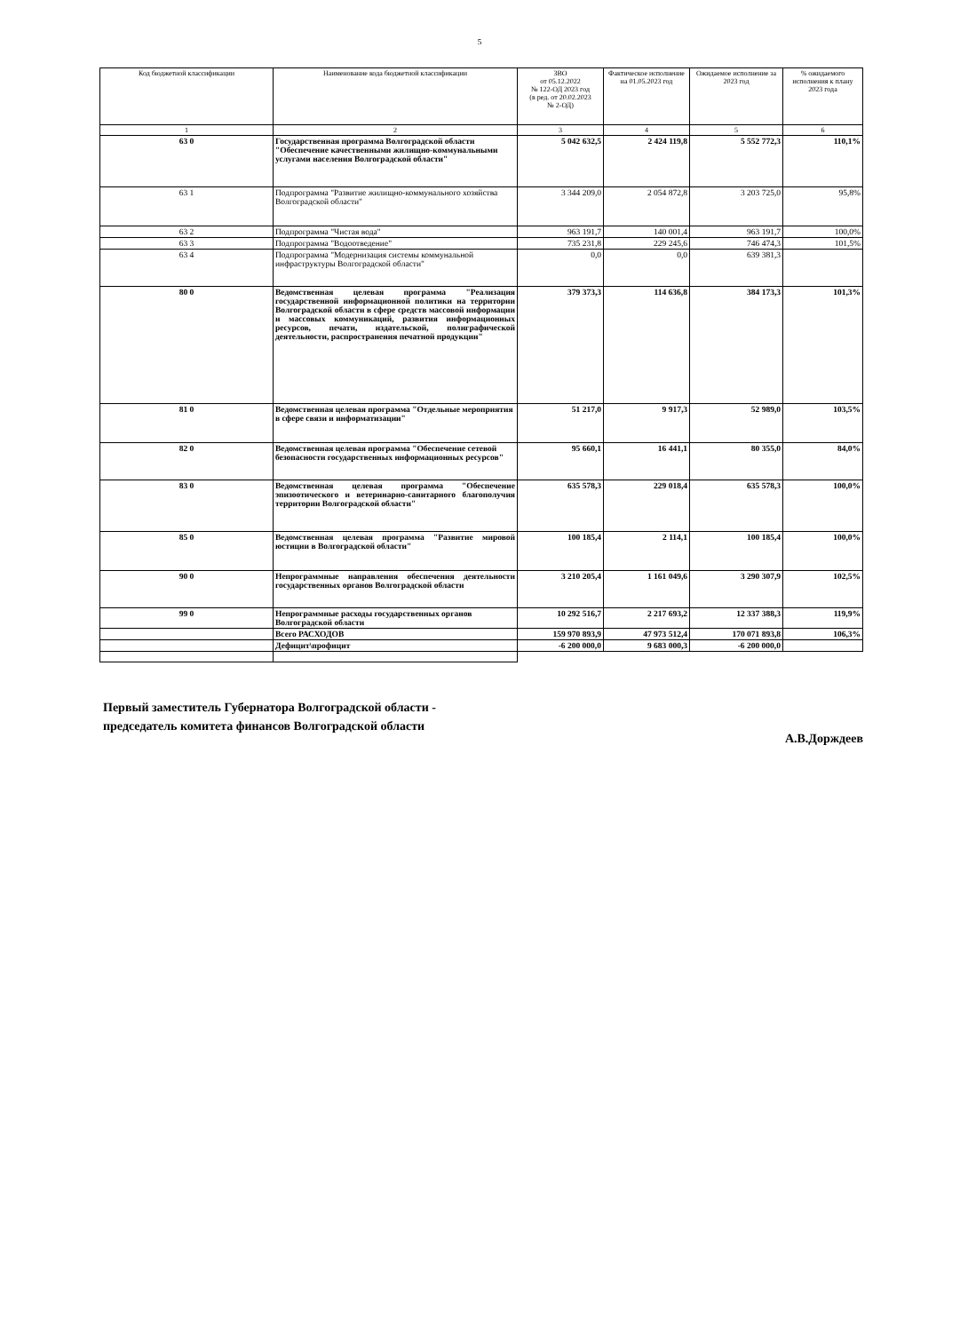5
| Код бюджетной классификации | Наименование кода бюджетной классификации | ЗВО от 05.12.2022 № 122-ОД 2023 год (в ред. от 20.02.2023 № 2-ОД) | Фактическое исполнение на 01.05.2023 год | Ожидаемое исполнение за 2023 год | % ожидаемого исполнения к плану 2023 года |
| --- | --- | --- | --- | --- | --- |
| 1 | 2 | 3 | 4 | 5 | 6 |
| 63 0 | Государственная программа Волгоградской области "Обеспечение качественными жилищно-коммунальными услугами населения Волгоградской области" | 5 042 632,5 | 2 424 119,8 | 5 552 772,3 | 110,1% |
| 63 1 | Подпрограмма "Развитие жилищно-коммунального хозяйства Волгоградской области" | 3 344 209,0 | 2 054 872,8 | 3 203 725,0 | 95,8% |
| 63 2 | Подпрограмма "Чистая вода" | 963 191,7 | 140 001,4 | 963 191,7 | 100,0% |
| 63 3 | Подпрограмма "Водоотведение" | 735 231,8 | 229 245,6 | 746 474,3 | 101,5% |
| 63 4 | Подпрограмма "Модернизация системы коммунальной инфраструктуры Волгоградской области" | 0,0 | 0,0 | 639 381,3 | |
| 80 0 | Ведомственная целевая программа "Реализация государственной информационной политики на территории Волгоградской области в сфере средств массовой информации и массовых коммуникаций, развития информационных ресурсов, печати, издательской, полиграфической деятельности, распространения печатной продукции" | 379 373,3 | 114 636,8 | 384 173,3 | 101,3% |
| 81 0 | Ведомственная целевая программа "Отдельные мероприятия в сфере связи и информатизации" | 51 217,0 | 9 917,3 | 52 989,0 | 103,5% |
| 82 0 | Ведомственная целевая программа "Обеспечение сетевой безопасности государственных информационных ресурсов" | 95 660,1 | 16 441,1 | 80 355,0 | 84,0% |
| 83 0 | Ведомственная целевая программа "Обеспечение эпизоотического и ветеринарно-санитарного благополучия территории Волгоградской области" | 635 578,3 | 229 018,4 | 635 578,3 | 100,0% |
| 85 0 | Ведомственная целевая программа "Развитие мировой юстиции в Волгоградской области" | 100 185,4 | 2 114,1 | 100 185,4 | 100,0% |
| 90 0 | Непрограммные направления обеспечения деятельности государственных органов Волгоградской области | 3 210 205,4 | 1 161 049,6 | 3 290 307,9 | 102,5% |
| 99 0 | Непрограммные расходы государственных органов Волгоградской области | 10 292 516,7 | 2 217 693,2 | 12 337 388,3 | 119,9% |
| | Всего РАСХОДОВ | 159 970 893,9 | 47 973 512,4 | 170 071 893,8 | 106,3% |
| | Дефицит\профицит | -6 200 000,0 | 9 683 000,3 | -6 200 000,0 | |
Первый заместитель Губернатора Волгоградской области -
председатель комитета финансов Волгоградской области
А.В.Дорждеев